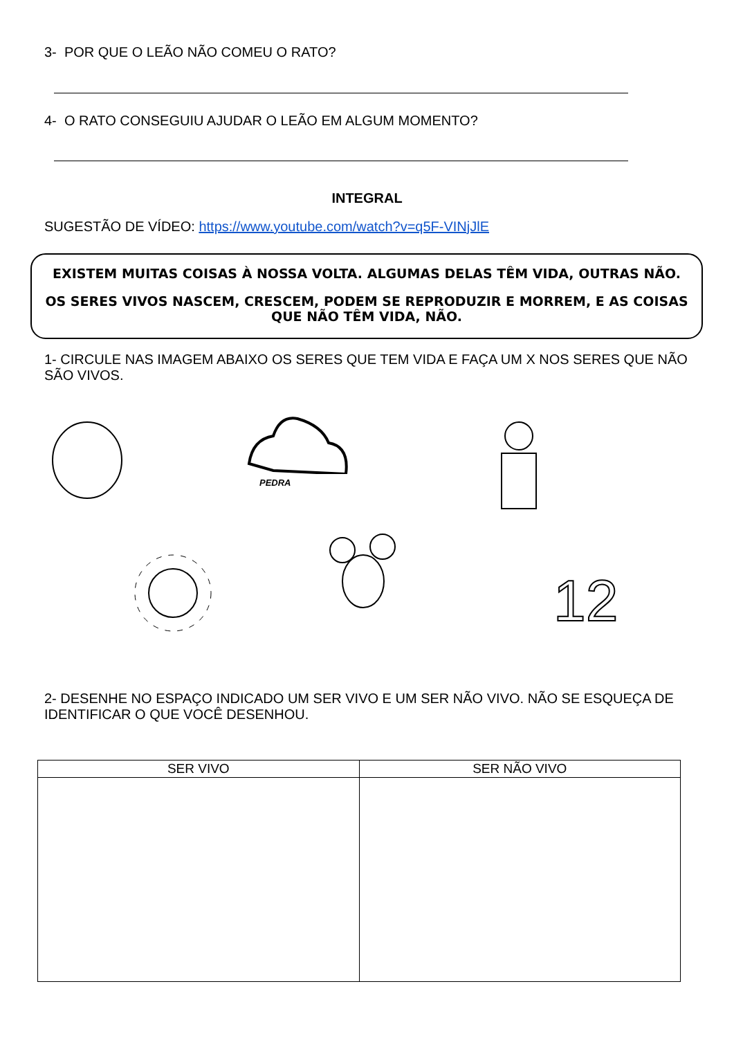3- POR QUE O LEÃO NÃO COMEU O RATO?
4- O RATO CONSEGUIU AJUDAR O LEÃO EM ALGUM MOMENTO?
INTEGRAL
SUGESTÃO DE VÍDEO: https://www.youtube.com/watch?v=q5F-VINjJlE
EXISTEM MUITAS COISAS À NOSSA VOLTA. ALGUMAS DELAS TÊM VIDA, OUTRAS NÃO.
OS SERES VIVOS NASCEM, CRESCEM, PODEM SE REPRODUZIR E MORREM, E AS COISAS QUE NÃO TÊM VIDA, NÃO.
1- CIRCULE NAS IMAGEM ABAIXO OS SERES QUE TEM VIDA E FAÇA UM X NOS SERES QUE NÃO SÃO VIVOS.
PEDRA
12
2- DESENHE NO ESPAÇO INDICADO UM SER VIVO E UM SER NÃO VIVO. NÃO SE ESQUEÇA DE IDENTIFICAR O QUE VOCÊ DESENHOU.
| SER VIVO | SER NÃO VIVO |
| --- | --- |